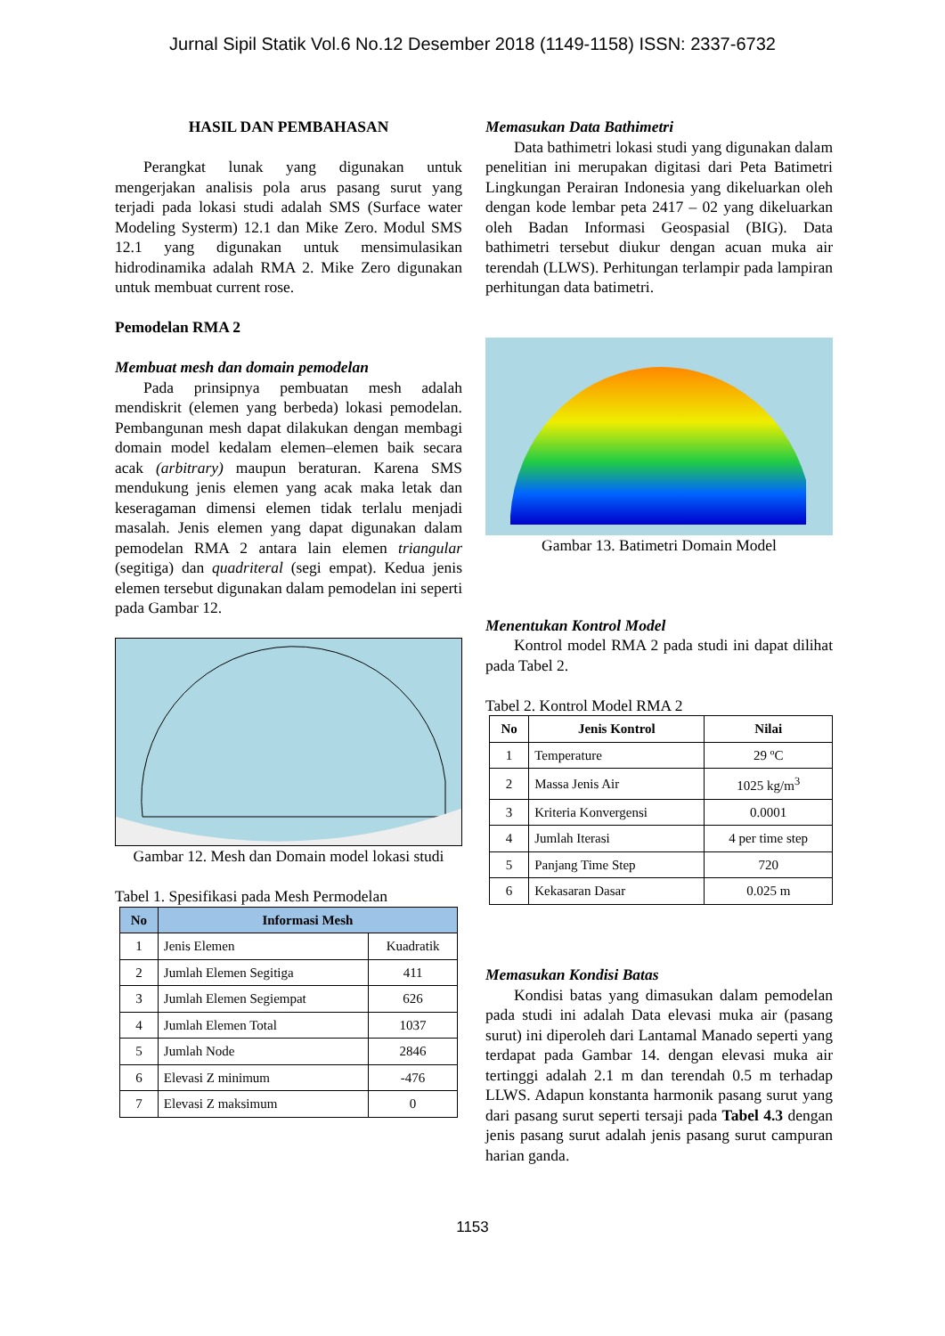Jurnal Sipil Statik Vol.6 No.12 Desember 2018 (1149-1158) ISSN: 2337-6732
HASIL DAN PEMBAHASAN
Perangkat lunak yang digunakan untuk mengerjakan analisis pola arus pasang surut yang terjadi pada lokasi studi adalah SMS (Surface water Modeling Systerm) 12.1 dan Mike Zero. Modul SMS 12.1 yang digunakan untuk mensimulasikan hidrodinamika adalah RMA 2. Mike Zero digunakan untuk membuat current rose.
Pemodelan RMA 2
Membuat mesh dan domain pemodelan
Pada prinsipnya pembuatan mesh adalah mendiskrit (elemen yang berbeda) lokasi pemodelan. Pembangunan mesh dapat dilakukan dengan membagi domain model kedalam elemen–elemen baik secara acak (arbitrary) maupun beraturan. Karena SMS mendukung jenis elemen yang acak maka letak dan keseragaman dimensi elemen tidak terlalu menjadi masalah. Jenis elemen yang dapat digunakan dalam pemodelan RMA 2 antara lain elemen triangular (segitiga) dan quadriteral (segi empat). Kedua jenis elemen tersebut digunakan dalam pemodelan ini seperti pada Gambar 12.
Gambar 12. Mesh dan Domain model lokasi studi
Tabel 1. Spesifikasi pada Mesh Permodelan
| No | Informasi Mesh | |
| --- | --- | --- |
| 1 | Jenis Elemen | Kuadratik |
| 2 | Jumlah Elemen Segitiga | 411 |
| 3 | Jumlah Elemen Segiempat | 626 |
| 4 | Jumlah Elemen Total | 1037 |
| 5 | Jumlah Node | 2846 |
| 6 | Elevasi Z minimum | -476 |
| 7 | Elevasi Z maksimum | 0 |
Memasukan Data Bathimetri
Data bathimetri lokasi studi yang digunakan dalam penelitian ini merupakan digitasi dari Peta Batimetri Lingkungan Perairan Indonesia yang dikeluarkan oleh dengan kode lembar peta 2417 – 02 yang dikeluarkan oleh Badan Informasi Geospasial (BIG). Data bathimetri tersebut diukur dengan acuan muka air terendah (LLWS). Perhitungan terlampir pada lampiran perhitungan data batimetri.
Gambar 13. Batimetri Domain Model
Menentukan Kontrol Model
Kontrol model RMA 2 pada studi ini dapat dilihat pada Tabel 2.
Tabel 2. Kontrol Model RMA 2
| No | Jenis Kontrol | Nilai |
| --- | --- | --- |
| 1 | Temperature | 29 ºC |
| 2 | Massa Jenis Air | 1025 kg/m<sup>3</sup> |
| 3 | Kriteria Konvergensi | 0.0001 |
| 4 | Jumlah Iterasi | 4 per time step |
| 5 | Panjang Time Step | 720 |
| 6 | Kekasaran Dasar | 0.025 m |
Memasukan Kondisi Batas
Kondisi batas yang dimasukan dalam pemodelan pada studi ini adalah Data elevasi muka air (pasang surut) ini diperoleh dari Lantamal Manado seperti yang terdapat pada Gambar 14. dengan elevasi muka air tertinggi adalah 2.1 m dan terendah 0.5 m terhadap LLWS. Adapun konstanta harmonik pasang surut yang dari pasang surut seperti tersaji pada Tabel 4.3 dengan jenis pasang surut adalah jenis pasang surut campuran harian ganda.
1153